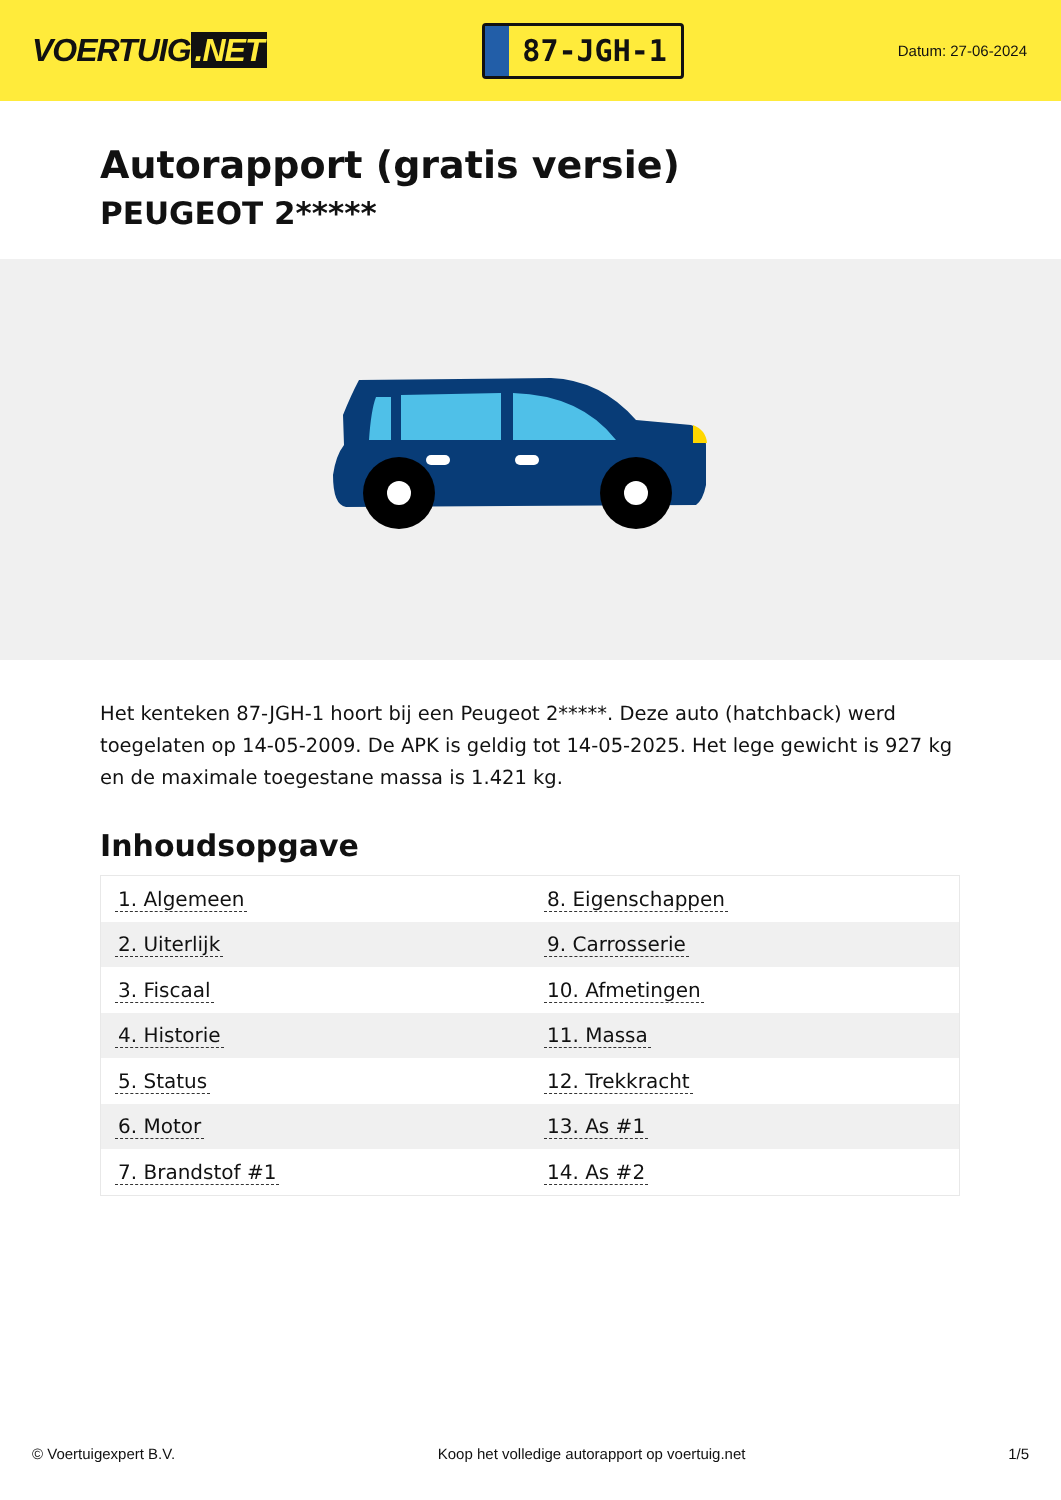VOERTUIG.NET
87-JGH-1
Datum: 27-06-2024
Autorapport (gratis versie)
PEUGEOT 2*****
Het kenteken 87-JGH-1 hoort bij een Peugeot 2*****. Deze auto (hatchback) werd toegelaten op 14-05-2009. De APK is geldig tot 14-05-2025. Het lege gewicht is 927 kg en de maximale toegestane massa is 1.421 kg.
Inhoudsopgave
| 1. Algemeen | 8. Eigenschappen |
| 2. Uiterlijk | 9. Carrosserie |
| 3. Fiscaal | 10. Afmetingen |
| 4. Historie | 11. Massa |
| 5. Status | 12. Trekkracht |
| 6. Motor | 13. As #1 |
| 7. Brandstof #1 | 14. As #2 |
© Voertuigexpert B.V. Koop het volledige autorapport op voertuig.net 1/5